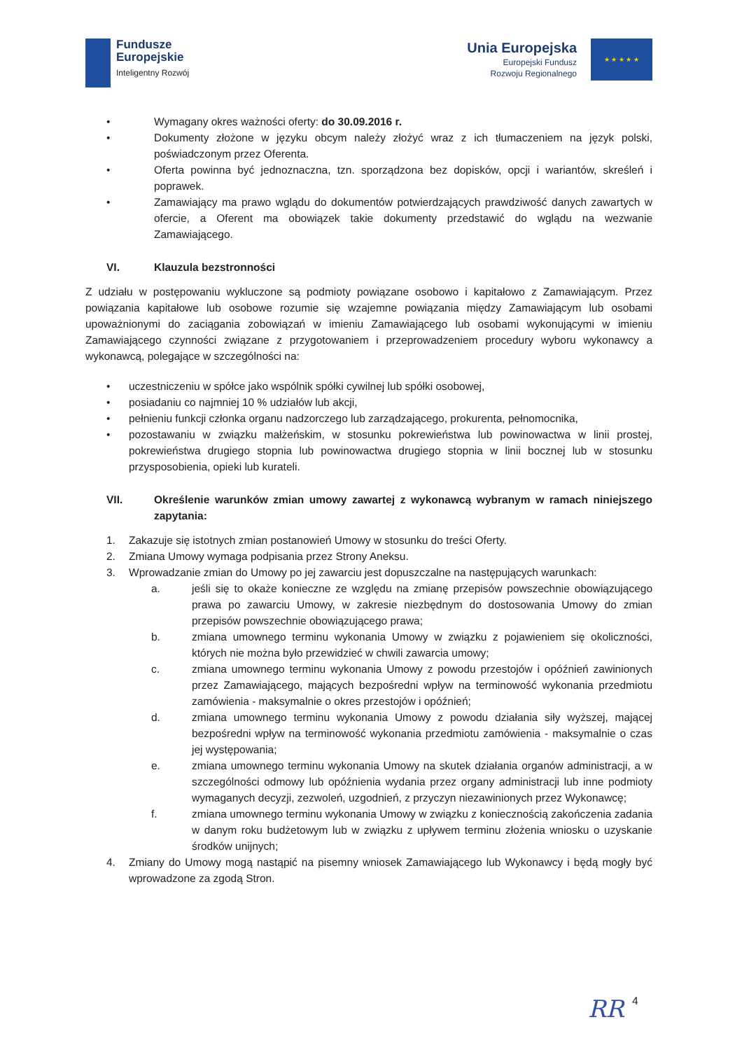Fundusze
Europejskie
Inteligentny Rozwój
Unia Europejska
Europejski Fundusz
Rozwoju Regionalnego
★ ★ ★ ★ ★
• Wymagany okres ważności oferty: do 30.09.2016 r.
• Dokumenty złożone w języku obcym należy złożyć wraz z ich tłumaczeniem na język polski, poświadczonym przez Oferenta.
• Oferta powinna być jednoznaczna, tzn. sporządzona bez dopisków, opcji i wariantów, skreśleń i poprawek.
• Zamawiający ma prawo wglądu do dokumentów potwierdzających prawdziwość danych zawartych w ofercie, a Oferent ma obowiązek takie dokumenty przedstawić do wglądu na wezwanie Zamawiającego.
VI. Klauzula bezstronności
Z udziału w postępowaniu wykluczone są podmioty powiązane osobowo i kapitałowo z Zamawiającym. Przez powiązania kapitałowe lub osobowe rozumie się wzajemne powiązania między Zamawiającym lub osobami upoważnionymi do zaciągania zobowiązań w imieniu Zamawiającego lub osobami wykonującymi w imieniu Zamawiającego czynności związane z przygotowaniem i przeprowadzeniem procedury wyboru wykonawcy a wykonawcą, polegające w szczególności na:
• uczestniczeniu w spółce jako wspólnik spółki cywilnej lub spółki osobowej,
• posiadaniu co najmniej 10 % udziałów lub akcji,
• pełnieniu funkcji członka organu nadzorczego lub zarządzającego, prokurenta, pełnomocnika,
• pozostawaniu w związku małżeńskim, w stosunku pokrewieństwa lub powinowactwa w linii prostej, pokrewieństwa drugiego stopnia lub powinowactwa drugiego stopnia w linii bocznej lub w stosunku przysposobienia, opieki lub kurateli.
VII. Określenie warunków zmian umowy zawartej z wykonawcą wybranym w ramach niniejszego zapytania:
1. Zakazuje się istotnych zmian postanowień Umowy w stosunku do treści Oferty.
2. Zmiana Umowy wymaga podpisania przez Strony Aneksu.
3. Wprowadzanie zmian do Umowy po jej zawarciu jest dopuszczalne na następujących warunkach:
a. jeśli się to okaże konieczne ze względu na zmianę przepisów powszechnie obowiązującego prawa po zawarciu Umowy, w zakresie niezbędnym do dostosowania Umowy do zmian przepisów powszechnie obowiązującego prawa;
b. zmiana umownego terminu wykonania Umowy w związku z pojawieniem się okoliczności, których nie można było przewidzieć w chwili zawarcia umowy;
c. zmiana umownego terminu wykonania Umowy z powodu przestojów i opóźnień zawinionych przez Zamawiającego, mających bezpośredni wpływ na terminowość wykonania przedmiotu zamówienia - maksymalnie o okres przestojów i opóźnień;
d. zmiana umownego terminu wykonania Umowy z powodu działania siły wyższej, mającej bezpośredni wpływ na terminowość wykonania przedmiotu zamówienia - maksymalnie o czas jej występowania;
e. zmiana umownego terminu wykonania Umowy na skutek działania organów administracji, a w szczególności odmowy lub opóźnienia wydania przez organy administracji lub inne podmioty wymaganych decyzji, zezwoleń, uzgodnień, z przyczyn niezawinionych przez Wykonawcę;
f. zmiana umownego terminu wykonania Umowy w związku z koniecznością zakończenia zadania w danym roku budżetowym lub w związku z upływem terminu złożenia wniosku o uzyskanie środków unijnych;
4. Zmiany do Umowy mogą nastąpić na pisemny wniosek Zamawiającego lub Wykonawcy i będą mogły być wprowadzone za zgodą Stron.
4
RR